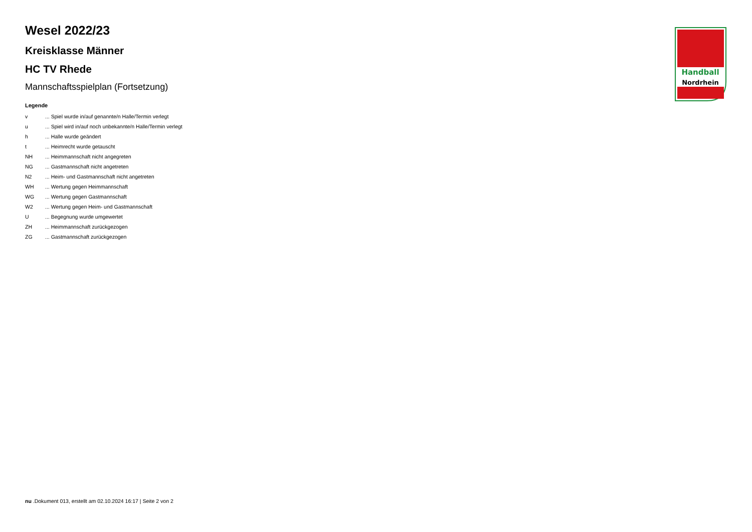Handball
Nordrhein
Wesel 2022/23
Kreisklasse Männer
HC TV Rhede
Mannschaftsspielplan (Fortsetzung)
Legende
| v | ... Spiel wurde in/auf genannte/n Halle/Termin verlegt |
| u | ... Spiel wird in/auf noch unbekannte/n Halle/Termin verlegt |
| h | ... Halle wurde geändert |
| t | ... Heimrecht wurde getauscht |
| NH | ... Heimmannschaft nicht angegreten |
| NG | ... Gastmannschaft nicht angetreten |
| N2 | ... Heim- und Gastmannschaft nicht angetreten |
| WH | ... Wertung gegen Heimmannschaft |
| WG | ... Wertung gegen Gastmannschaft |
| W2 | ... Wertung gegen Heim- und Gastmannschaft |
| U | ... Begegnung wurde umgewertet |
| ZH | ... Heimmannschaft zurückgezogen |
| ZG | ... Gastmannschaft zurückgezogen |
nu .Dokument 013, erstellt am 02.10.2024 16:17 | Seite 2 von 2